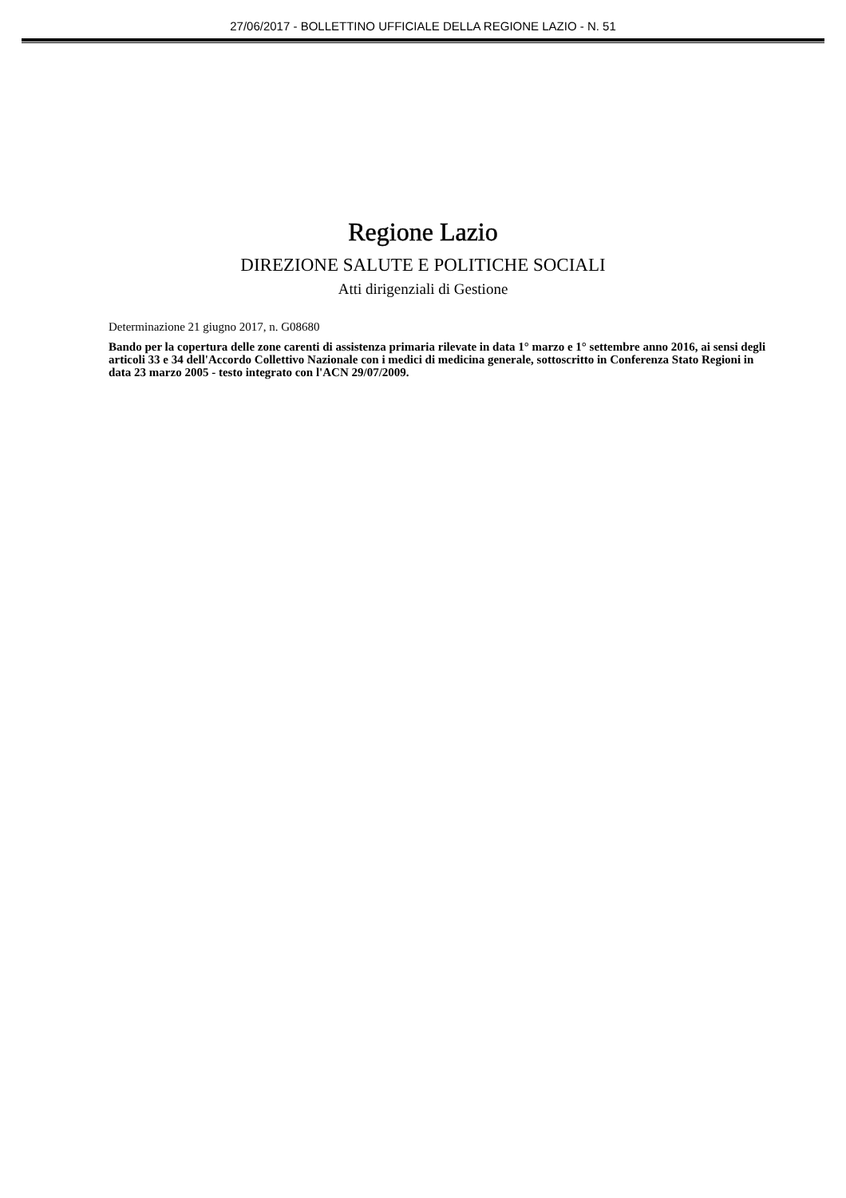27/06/2017 - BOLLETTINO UFFICIALE DELLA REGIONE LAZIO - N. 51
Regione Lazio
DIREZIONE SALUTE E POLITICHE SOCIALI
Atti dirigenziali di Gestione
Determinazione 21 giugno 2017, n. G08680
Bando per la copertura delle zone carenti di assistenza primaria rilevate in data 1° marzo e 1° settembre anno 2016, ai sensi degli articoli 33 e 34 dell'Accordo Collettivo Nazionale con i medici di medicina generale, sottoscritto in Conferenza Stato Regioni in data 23 marzo 2005 - testo integrato con l'ACN 29/07/2009.